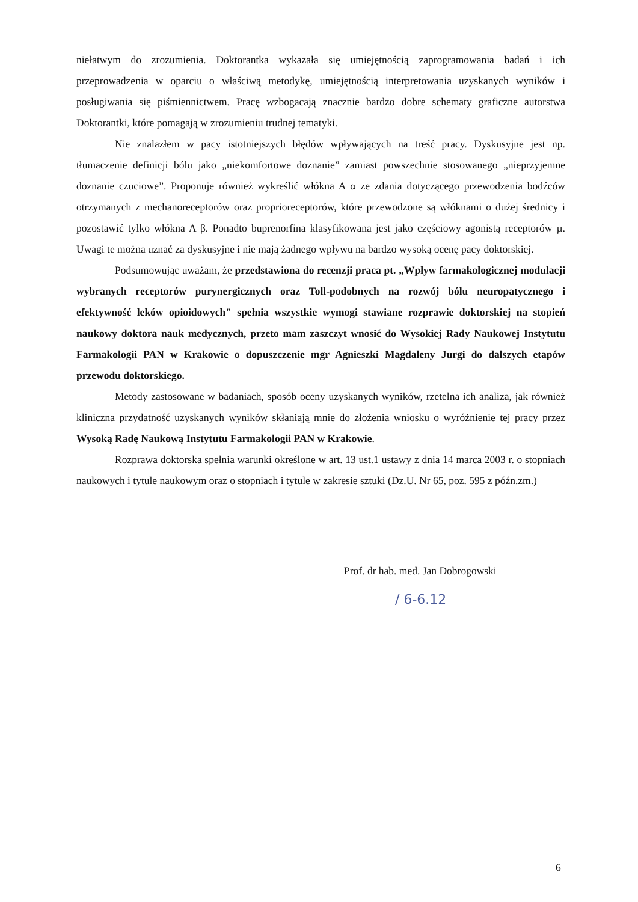niełatwym do zrozumienia. Doktorantka wykazała się umiejętnością zaprogramowania badań i ich przeprowadzenia w oparciu o właściwą metodykę, umiejętnością interpretowania uzyskanych wyników i posługiwania się piśmiennictwem. Pracę wzbogacają znacznie bardzo dobre schematy graficzne autorstwa Doktorantki, które pomagają w zrozumieniu trudnej tematyki.
Nie znalazłem w pacy istotniejszych błędów wpływających na treść pracy. Dyskusyjne jest np. tłumaczenie definicji bólu jako „niekomfortowe doznanie” zamiast powszechnie stosowanego „nieprzyjemne doznanie czuciowe”. Proponuje również wykreślić włókna A α ze zdania dotyczącego przewodzenia bodźców otrzymanych z mechanoreceptorów oraz proprioreceptorów, które przewodzone są włóknami o dużej średnicy i pozostawić tylko włókna A β. Ponadto buprenorfina klasyfikowana jest jako częściowy agonistą receptorów µ. Uwagi te można uznać za dyskusyjne i nie mają żadnego wpływu na bardzo wysoką ocenę pacy doktorskiej.
Podsumowując uważam, że przedstawiona do recenzji praca pt. „Wpływ farmakologicznej modulacji wybranych receptorów purynergicznych oraz Toll-podobnych na rozwój bólu neuropatycznego i efektywność leków opioidowych" spełnia wszystkie wymogi stawiane rozprawie doktorskiej na stopień naukowy doktora nauk medycznych, przeto mam zaszczyt wnosić do Wysokiej Rady Naukowej Instytutu Farmakologii PAN w Krakowie o dopuszczenie mgr Agnieszki Magdaleny Jurgi do dalszych etapów przewodu doktorskiego.
Metody zastosowane w badaniach, sposób oceny uzyskanych wyników, rzetelna ich analiza, jak również kliniczna przydatność uzyskanych wyników skłaniają mnie do złożenia wniosku o wyróżnienie tej pracy przez Wysoką Radę Naukową Instytutu Farmakologii PAN w Krakowie.
Rozprawa doktorska spełnia warunki określone w art. 13 ust.1 ustawy z dnia 14 marca 2003 r. o stopniach naukowych i tytule naukowym oraz o stopniach i tytule w zakresie sztuki (Dz.U. Nr 65, poz. 595 z późn.zm.)
Prof. dr hab. med. Jan Dobrogowski
/ 6-6.12
6